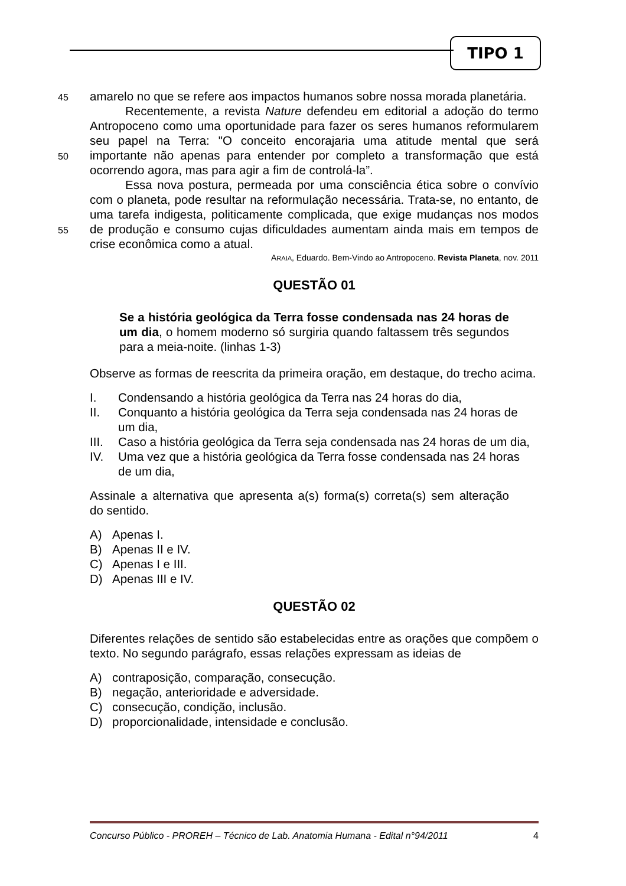TIPO 1
45 amarelo no que se refere aos impactos humanos sobre nossa morada planetária.
Recentemente, a revista Nature defendeu em editorial a adoção do termo Antropoceno como uma oportunidade para fazer os seres humanos reformularem seu papel na Terra: "O conceito encorajaria uma atitude mental
50
que será importante não apenas para entender por completo a transformação que está ocorrendo agora, mas para agir a fim de controlá-la”.
Essa nova postura, permeada por uma consciência ética sobre o convívio com o planeta, pode resultar na reformulação necessária. Trata-se, no entanto, de uma tarefa indigesta, politicamente complicada, que exige
55
mudanças nos modos de produção e consumo cujas dificuldades aumentam ainda mais em tempos de crise econômica como a atual.
ARAIA, Eduardo. Bem-Vindo ao Antropoceno. Revista Planeta, nov. 2011
QUESTÃO 01
Se a história geológica da Terra fosse condensada nas 24 horas de um dia, o homem moderno só surgiria quando faltassem três segundos para a meia-noite. (linhas 1-3)
Observe as formas de reescrita da primeira oração, em destaque, do trecho acima.
I. Condensando a história geológica da Terra nas 24 horas do dia,
II. Conquanto a história geológica da Terra seja condensada nas 24 horas de um dia,
III. Caso a história geológica da Terra seja condensada nas 24 horas de um dia,
IV. Uma vez que a história geológica da Terra fosse condensada nas 24 horas de um dia,
Assinale a alternativa que apresenta a(s) forma(s) correta(s) sem alteração do sentido.
A) Apenas I.
B) Apenas II e IV.
C) Apenas I e III.
D) Apenas III e IV.
QUESTÃO 02
Diferentes relações de sentido são estabelecidas entre as orações que compõem o texto. No segundo parágrafo, essas relações expressam as ideias de
A) contraposição, comparação, consecução.
B) negação, anterioridade e adversidade.
C) consecução, condição, inclusão.
D) proporcionalidade, intensidade e conclusão.
Concurso Público - PROREH – Técnico de Lab. Anatomia Humana - Edital n°94/2011 4